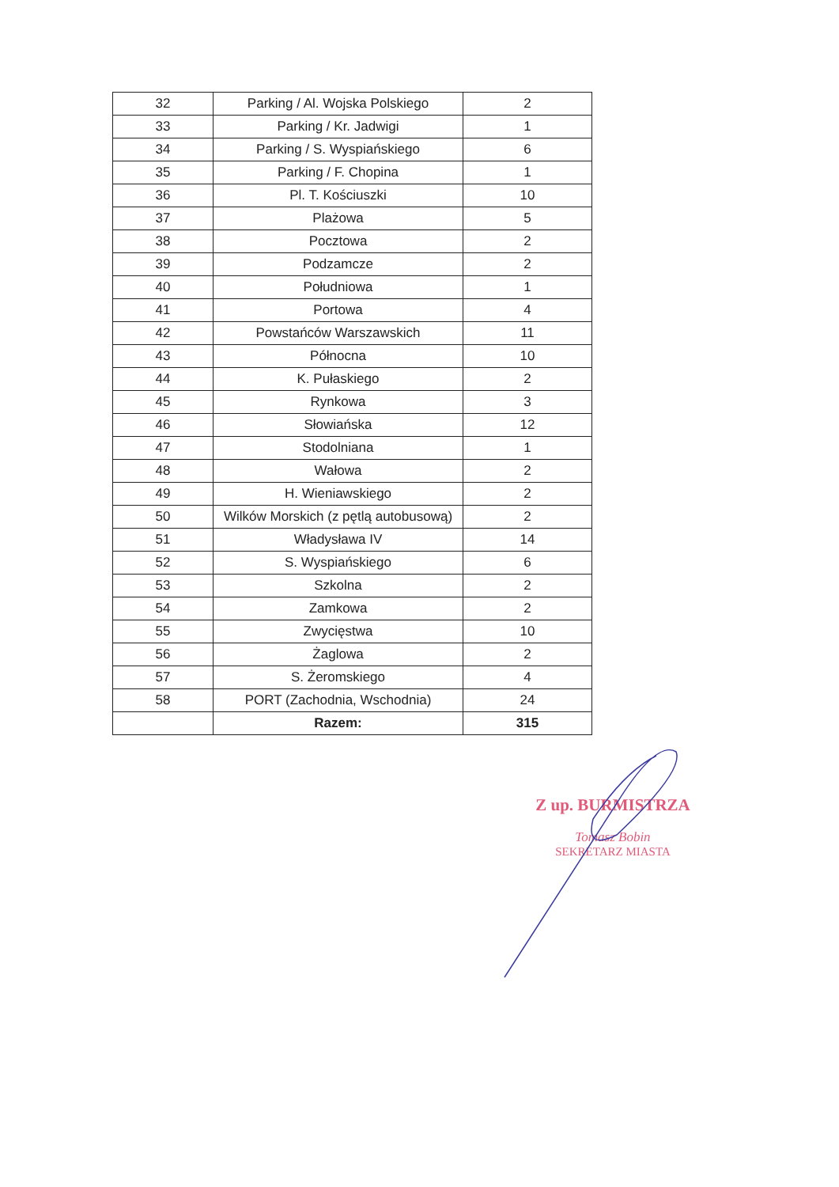| 32 | Parking / Al. Wojska Polskiego | 2 |
| 33 | Parking / Kr. Jadwigi | 1 |
| 34 | Parking / S. Wyspiańskiego | 6 |
| 35 | Parking / F. Chopina | 1 |
| 36 | Pl. T. Kościuszki | 10 |
| 37 | Plażowa | 5 |
| 38 | Pocztowa | 2 |
| 39 | Podzamcze | 2 |
| 40 | Południowa | 1 |
| 41 | Portowa | 4 |
| 42 | Powstańców Warszawskich | 11 |
| 43 | Północna | 10 |
| 44 | K. Pułaskiego | 2 |
| 45 | Rynkowa | 3 |
| 46 | Słowiańska | 12 |
| 47 | Stodolniana | 1 |
| 48 | Wałowa | 2 |
| 49 | H. Wieniawskiego | 2 |
| 50 | Wilków Morskich (z pętlą autobusową) | 2 |
| 51 | Władysława IV | 14 |
| 52 | S. Wyspiańskiego | 6 |
| 53 | Szkolna | 2 |
| 54 | Zamkowa | 2 |
| 55 | Zwycięstwa | 10 |
| 56 | Żaglowa | 2 |
| 57 | S. Żeromskiego | 4 |
| 58 | PORT (Zachodnia, Wschodnia) | 24 |
| | Razem: | 315 |
Z up. BURMISTRZA
Tomasz Bobin
SEKRETARZ MIASTA